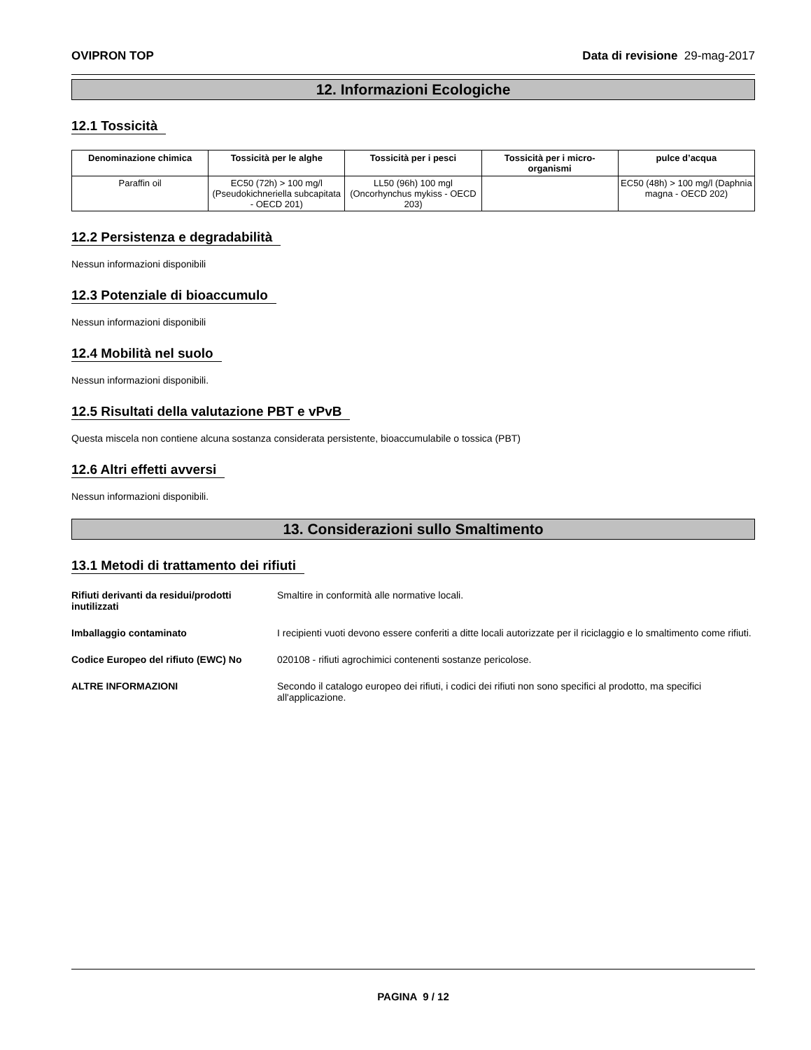OVIPRON TOP Data di revisione 29-mag-2017
12. Informazioni Ecologiche
12.1 Tossicità
| Denominazione chimica | Tossicità per le alghe | Tossicità per i pesci | Tossicità per i micro-organismi | pulce d’acqua |
| --- | --- | --- | --- | --- |
| Paraffin oil | EC50 (72h) > 100 mg/l (Pseudokichneriella subcapitata - OECD 201) | LL50 (96h) 100 mgl (Oncorhynchus mykiss - OECD 203) | | EC50 (48h) > 100 mg/l (Daphnia magna - OECD 202) |
12.2 Persistenza e degradabilità
Nessun informazioni disponibili
12.3 Potenziale di bioaccumulo
Nessun informazioni disponibili
12.4 Mobilità nel suolo
Nessun informazioni disponibili.
12.5 Risultati della valutazione PBT e vPvB
Questa miscela non contiene alcuna sostanza considerata persistente, bioaccumulabile o tossica (PBT)
12.6 Altri effetti avversi
Nessun informazioni disponibili.
13. Considerazioni sullo Smaltimento
13.1 Metodi di trattamento dei rifiuti
Rifiuti derivanti da residui/prodotti inutilizzati Smaltire in conformità alle normative locali.
Imballaggio contaminato I recipienti vuoti devono essere conferiti a ditte locali autorizzate per il riciclaggio e lo smaltimento come rifiuti.
Codice Europeo del rifiuto (EWC) No 020108 - rifiuti agrochimici contenenti sostanze pericolose.
ALTRE INFORMAZIONI Secondo il catalogo europeo dei rifiuti, i codici dei rifiuti non sono specifici al prodotto, ma specifici all'applicazione.
PAGINA 9 / 12